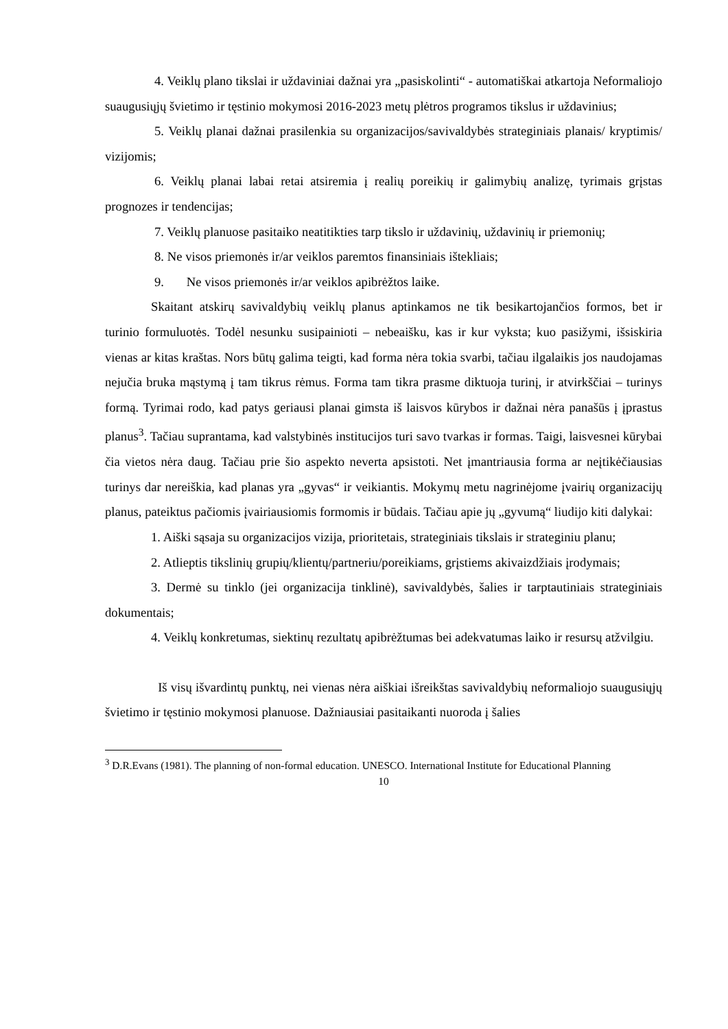4. Veiklų plano tikslai ir uždaviniai dažnai yra „pasiskolinti“ - automatiškai atkartoja Neformaliojo suaugusiųjų švietimo ir tęstinio mokymosi 2016-2023 metų plėtros programos tikslus ir uždavinius;
5. Veiklų planai dažnai prasilenkia su organizacijos/savivaldybės strateginiais planais/ kryptimis/ vizijomis;
6. Veiklų planai labai retai atsiremia į realių poreikių ir galimybių analizę, tyrimais grįstas prognozes ir tendencijas;
7. Veiklų planuose pasitaiko neatitikties tarp tikslo ir uždavinių, uždavinių ir priemonių;
8. Ne visos priemonės ir/ar veiklos paremtos finansiniais ištekliais;
9. Ne visos priemonės ir/ar veiklos apibrėžtos laike.
Skaitant atskirų savivaldybių veiklų planus aptinkamos ne tik besikartojančios formos, bet ir turinio formuluotės. Todėl nesunku susipainioti – nebeaišku, kas ir kur vyksta; kuo pasižymi, išsiskiria vienas ar kitas kraštas. Nors būtų galima teigti, kad forma nėra tokia svarbi, tačiau ilgalaikis jos naudojamas nejučia bruka mąstymą į tam tikrus rėmus. Forma tam tikra prasme diktuoja turinį, ir atvirkščiai – turinys formą. Tyrimai rodo, kad patys geriausi planai gimsta iš laisvos kūrybos ir dažnai nėra panašūs į įprastus planus<sup>3</sup>. Tačiau suprantama, kad valstybinės institucijos turi savo tvarkas ir formas. Taigi, laisvesnei kūrybai čia vietos nėra daug. Tačiau prie šio aspekto neverta apsistoti. Net įmantriausia forma ar neįtikėčiausias turinys dar nereiškia, kad planas yra „gyvas“ ir veikiantis. Mokymų metu nagrinėjome įvairių organizacijų planus, pateiktus pačiomis įvairiausiomis formomis ir būdais. Tačiau apie jų „gyvumą“ liudijo kiti dalykai:
1. Aiški sąsaja su organizacijos vizija, prioritetais, strateginiais tikslais ir strateginiu planu;
2. Atlieptis tikslinių grupių/klientų/partneriu/poreikiams, grįstiems akivaizdžiais įrodymais;
3. Dermė su tinklo (jei organizacija tinklinė), savivaldybės, šalies ir tarptautiniais strateginiais dokumentais;
4. Veiklų konkretumas, siektinų rezultatų apibrėžtumas bei adekvatumas laiko ir resursų atžvilgiu.
Iš visų išvardintų punktų, nei vienas nėra aiškiai išreikštas savivaldybių neformaliojo suaugusiųjų švietimo ir tęstinio mokymosi planuose. Dažniausiai pasitaikanti nuoroda į šalies
<sup>3</sup> D.R.Evans (1981). The planning of non-formal education. UNESCO. International Institute for Educational Planning
10